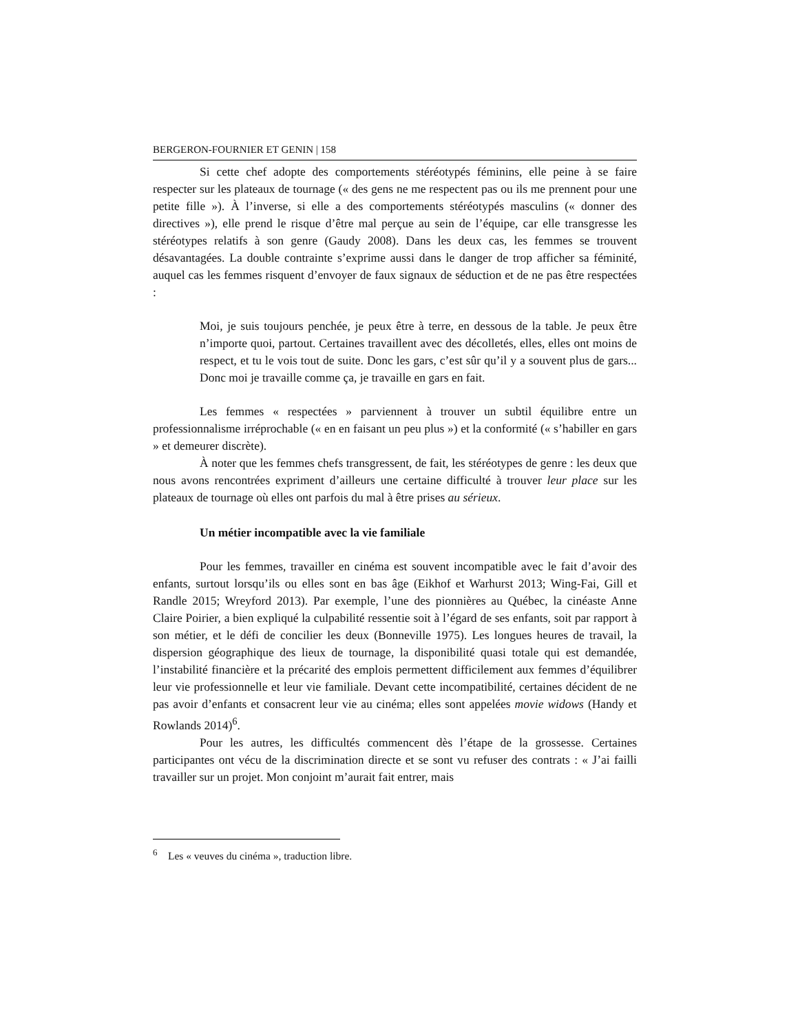BERGERON-FOURNIER ET GENIN | 158
Si cette chef adopte des comportements stéréotypés féminins, elle peine à se faire respecter sur les plateaux de tournage (« des gens ne me respectent pas ou ils me prennent pour une petite fille »). À l’inverse, si elle a des comportements stéréotypés masculins (« donner des directives »), elle prend le risque d’être mal perçue au sein de l’équipe, car elle transgresse les stéréotypes relatifs à son genre (Gaudy 2008). Dans les deux cas, les femmes se trouvent désavantagées. La double contrainte s’exprime aussi dans le danger de trop afficher sa féminité, auquel cas les femmes risquent d’envoyer de faux signaux de séduction et de ne pas être respectées :
Moi, je suis toujours penchée, je peux être à terre, en dessous de la table. Je peux être n’importe quoi, partout. Certaines travaillent avec des décolletés, elles, elles ont moins de respect, et tu le vois tout de suite. Donc les gars, c’est sûr qu’il y a souvent plus de gars... Donc moi je travaille comme ça, je travaille en gars en fait.
Les femmes « respectées » parviennent à trouver un subtil équilibre entre un professionnalisme irréprochable (« en en faisant un peu plus ») et la conformité (« s’habiller en gars » et demeurer discrète).
À noter que les femmes chefs transgressent, de fait, les stéréotypes de genre : les deux que nous avons rencontrées expriment d’ailleurs une certaine difficulté à trouver leur place sur les plateaux de tournage où elles ont parfois du mal à être prises au sérieux.
Un métier incompatible avec la vie familiale
Pour les femmes, travailler en cinéma est souvent incompatible avec le fait d’avoir des enfants, surtout lorsqu’ils ou elles sont en bas âge (Eikhof et Warhurst 2013; Wing-Fai, Gill et Randle 2015; Wreyford 2013). Par exemple, l’une des pionnières au Québec, la cinéaste Anne Claire Poirier, a bien expliqué la culpabilité ressentie soit à l’égard de ses enfants, soit par rapport à son métier, et le défi de concilier les deux (Bonneville 1975). Les longues heures de travail, la dispersion géographique des lieux de tournage, la disponibilité quasi totale qui est demandée, l’instabilité financière et la précarité des emplois permettent difficilement aux femmes d’équilibrer leur vie professionnelle et leur vie familiale. Devant cette incompatibilité, certaines décident de ne pas avoir d’enfants et consacrent leur vie au cinéma; elles sont appelées movie widows (Handy et Rowlands 2014)<sup>6</sup>.
Pour les autres, les difficultés commencent dès l’étape de la grossesse. Certaines participantes ont vécu de la discrimination directe et se sont vu refuser des contrats : « J’ai failli travailler sur un projet. Mon conjoint m’aurait fait entrer, mais
<sup>6</sup> Les « veuves du cinéma », traduction libre.